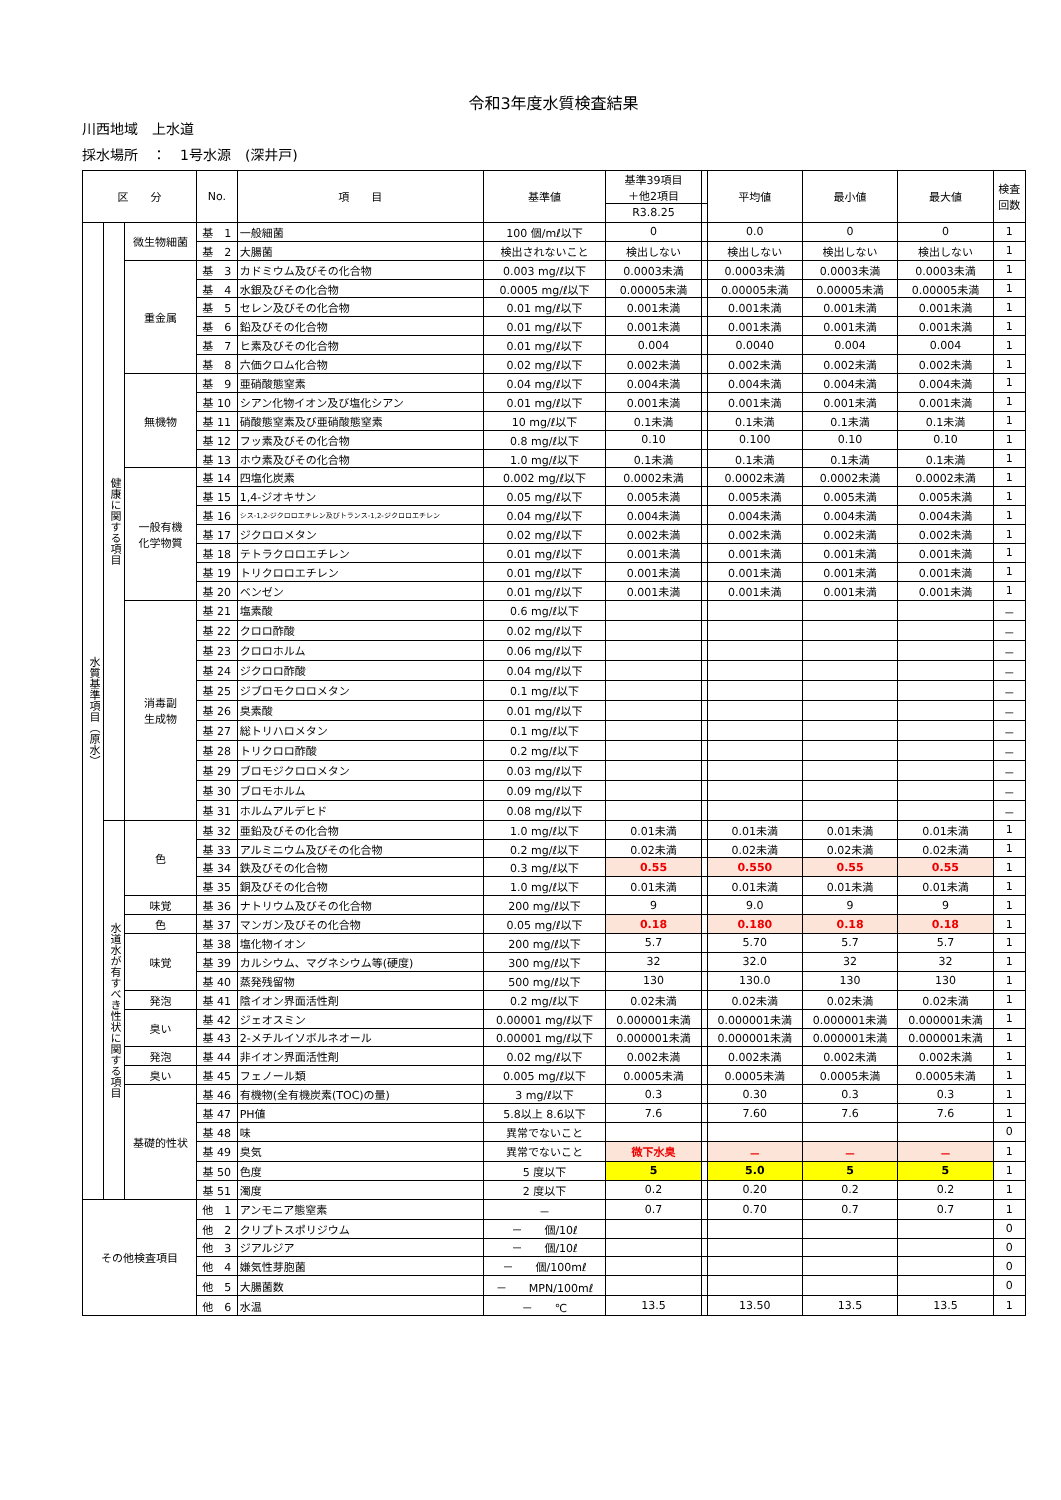令和3年度水質検査結果
川西地域　上水道
採水場所　：　1号水源　(深井戸)
| 区 分 | | | No. | 項 目 | 基準値 | 基準39項目 ＋他2項目 | | 平均値 | 最小値 | 最大値 | 検査 回数 |
| --- | --- | --- | --- | --- | --- | --- | --- | --- | --- | --- | --- |
| | | | | | | R3.8.25 | | | | | |
| 水質基準項目（原水） | 健康に関する項目 | 微生物細菌 | 基 1 | 一般細菌 | 100 個/mℓ以下 | 0 | | 0.0 | 0 | 0 | 1 |
| | | | 基 2 | 大腸菌 | 検出されないこと | 検出しない | | 検出しない | 検出しない | 検出しない | 1 |
| | | 重金属 | 基 3 | カドミウム及びその化合物 | 0.003 mg/ℓ以下 | 0.0003未満 | | 0.0003未満 | 0.0003未満 | 0.0003未満 | 1 |
| | | | 基 4 | 水銀及びその化合物 | 0.0005 mg/ℓ以下 | 0.00005未満 | | 0.00005未満 | 0.00005未満 | 0.00005未満 | 1 |
| | | | 基 5 | セレン及びその化合物 | 0.01 mg/ℓ以下 | 0.001未満 | | 0.001未満 | 0.001未満 | 0.001未満 | 1 |
| | | | 基 6 | 鉛及びその化合物 | 0.01 mg/ℓ以下 | 0.001未満 | | 0.001未満 | 0.001未満 | 0.001未満 | 1 |
| | | | 基 7 | ヒ素及びその化合物 | 0.01 mg/ℓ以下 | 0.004 | | 0.0040 | 0.004 | 0.004 | 1 |
| | | | 基 8 | 六価クロム化合物 | 0.02 mg/ℓ以下 | 0.002未満 | | 0.002未満 | 0.002未満 | 0.002未満 | 1 |
| | | 無機物 | 基 9 | 亜硝酸態窒素 | 0.04 mg/ℓ以下 | 0.004未満 | | 0.004未満 | 0.004未満 | 0.004未満 | 1 |
| | | | 基 10 | シアン化物イオン及び塩化シアン | 0.01 mg/ℓ以下 | 0.001未満 | | 0.001未満 | 0.001未満 | 0.001未満 | 1 |
| | | | 基 11 | 硝酸態窒素及び亜硝酸態窒素 | 10 mg/ℓ以下 | 0.1未満 | | 0.1未満 | 0.1未満 | 0.1未満 | 1 |
| | | | 基 12 | フッ素及びその化合物 | 0.8 mg/ℓ以下 | 0.10 | | 0.100 | 0.10 | 0.10 | 1 |
| | | | 基 13 | ホウ素及びその化合物 | 1.0 mg/ℓ以下 | 0.1未満 | | 0.1未満 | 0.1未満 | 0.1未満 | 1 |
| | | 一般有機 化学物質 | 基 14 | 四塩化炭素 | 0.002 mg/ℓ以下 | 0.0002未満 | | 0.0002未満 | 0.0002未満 | 0.0002未満 | 1 |
| | | | 基 15 | 1,4-ジオキサン | 0.05 mg/ℓ以下 | 0.005未満 | | 0.005未満 | 0.005未満 | 0.005未満 | 1 |
| | | | 基 16 | シス-1,2-ジクロロエチレン及びトランス-1,2-ジクロロエチレン | 0.04 mg/ℓ以下 | 0.004未満 | | 0.004未満 | 0.004未満 | 0.004未満 | 1 |
| | | | 基 17 | ジクロロメタン | 0.02 mg/ℓ以下 | 0.002未満 | | 0.002未満 | 0.002未満 | 0.002未満 | 1 |
| | | | 基 18 | テトラクロロエチレン | 0.01 mg/ℓ以下 | 0.001未満 | | 0.001未満 | 0.001未満 | 0.001未満 | 1 |
| | | | 基 19 | トリクロロエチレン | 0.01 mg/ℓ以下 | 0.001未満 | | 0.001未満 | 0.001未満 | 0.001未満 | 1 |
| | | | 基 20 | ベンゼン | 0.01 mg/ℓ以下 | 0.001未満 | | 0.001未満 | 0.001未満 | 0.001未満 | 1 |
| | | 消毒副 生成物 | 基 21 | 塩素酸 | 0.6 mg/ℓ以下 | | | | | | － |
| | | | 基 22 | クロロ酢酸 | 0.02 mg/ℓ以下 | | | | | | － |
| | | | 基 23 | クロロホルム | 0.06 mg/ℓ以下 | | | | | | － |
| | | | 基 24 | ジクロロ酢酸 | 0.04 mg/ℓ以下 | | | | | | － |
| | | | 基 25 | ジブロモクロロメタン | 0.1 mg/ℓ以下 | | | | | | － |
| | | | 基 26 | 臭素酸 | 0.01 mg/ℓ以下 | | | | | | － |
| | | | 基 27 | 総トリハロメタン | 0.1 mg/ℓ以下 | | | | | | － |
| | | | 基 28 | トリクロロ酢酸 | 0.2 mg/ℓ以下 | | | | | | － |
| | | | 基 29 | ブロモジクロロメタン | 0.03 mg/ℓ以下 | | | | | | － |
| | | | 基 30 | ブロモホルム | 0.09 mg/ℓ以下 | | | | | | － |
| | | | 基 31 | ホルムアルデヒド | 0.08 mg/ℓ以下 | | | | | | － |
| | 水道水が有すべき性状に関する項目 | 色 | 基 32 | 亜鉛及びその化合物 | 1.0 mg/ℓ以下 | 0.01未満 | | 0.01未満 | 0.01未満 | 0.01未満 | 1 |
| | | | 基 33 | アルミニウム及びその化合物 | 0.2 mg/ℓ以下 | 0.02未満 | | 0.02未満 | 0.02未満 | 0.02未満 | 1 |
| | | | 基 34 | 鉄及びその化合物 | 0.3 mg/ℓ以下 | 0.55 | | 0.550 | 0.55 | 0.55 | 1 |
| | | | 基 35 | 銅及びその化合物 | 1.0 mg/ℓ以下 | 0.01未満 | | 0.01未満 | 0.01未満 | 0.01未満 | 1 |
| | | 味覚 | 基 36 | ナトリウム及びその化合物 | 200 mg/ℓ以下 | 9 | | 9.0 | 9 | 9 | 1 |
| | | 色 | 基 37 | マンガン及びその化合物 | 0.05 mg/ℓ以下 | 0.18 | | 0.180 | 0.18 | 0.18 | 1 |
| | | 味覚 | 基 38 | 塩化物イオン | 200 mg/ℓ以下 | 5.7 | | 5.70 | 5.7 | 5.7 | 1 |
| | | | 基 39 | カルシウム、マグネシウム等(硬度) | 300 mg/ℓ以下 | 32 | | 32.0 | 32 | 32 | 1 |
| | | | 基 40 | 蒸発残留物 | 500 mg/ℓ以下 | 130 | | 130.0 | 130 | 130 | 1 |
| | | 発泡 | 基 41 | 陰イオン界面活性剤 | 0.2 mg/ℓ以下 | 0.02未満 | | 0.02未満 | 0.02未満 | 0.02未満 | 1 |
| | | 臭い | 基 42 | ジェオスミン | 0.00001 mg/ℓ以下 | 0.000001未満 | | 0.000001未満 | 0.000001未満 | 0.000001未満 | 1 |
| | | | 基 43 | 2-メチルイソボルネオール | 0.00001 mg/ℓ以下 | 0.000001未満 | | 0.000001未満 | 0.000001未満 | 0.000001未満 | 1 |
| | | 発泡 | 基 44 | 非イオン界面活性剤 | 0.02 mg/ℓ以下 | 0.002未満 | | 0.002未満 | 0.002未満 | 0.002未満 | 1 |
| | | 臭い | 基 45 | フェノール類 | 0.005 mg/ℓ以下 | 0.0005未満 | | 0.0005未満 | 0.0005未満 | 0.0005未満 | 1 |
| | | 基礎的性状 | 基 46 | 有機物(全有機炭素(TOC)の量) | 3 mg/ℓ以下 | 0.3 | | 0.30 | 0.3 | 0.3 | 1 |
| | | | 基 47 | PH値 | 5.8以上 8.6以下 | 7.6 | | 7.60 | 7.6 | 7.6 | 1 |
| | | | 基 48 | 味 | 異常でないこと | | | | | | 0 |
| | | | 基 49 | 臭気 | 異常でないこと | 微下水臭 | | － | － | － | 1 |
| | | | 基 50 | 色度 | 5 度以下 | 5 | | 5.0 | 5 | 5 | 1 |
| | | | 基 51 | 濁度 | 2 度以下 | 0.2 | | 0.20 | 0.2 | 0.2 | 1 |
| その他検査項目 | | | 他 1 | アンモニア態窒素 | － | 0.7 | | 0.70 | 0.7 | 0.7 | 1 |
| | | | 他 2 | クリプトスポリジウム | － 個/10ℓ | | | | | | 0 |
| | | | 他 3 | ジアルジア | － 個/10ℓ | | | | | | 0 |
| | | | 他 4 | 嫌気性芽胞菌 | － 個/100mℓ | | | | | | 0 |
| | | | 他 5 | 大腸菌数 | － MPN/100mℓ | | | | | | 0 |
| | | | 他 6 | 水温 | － ℃ | 13.5 | | 13.50 | 13.5 | 13.5 | 1 |